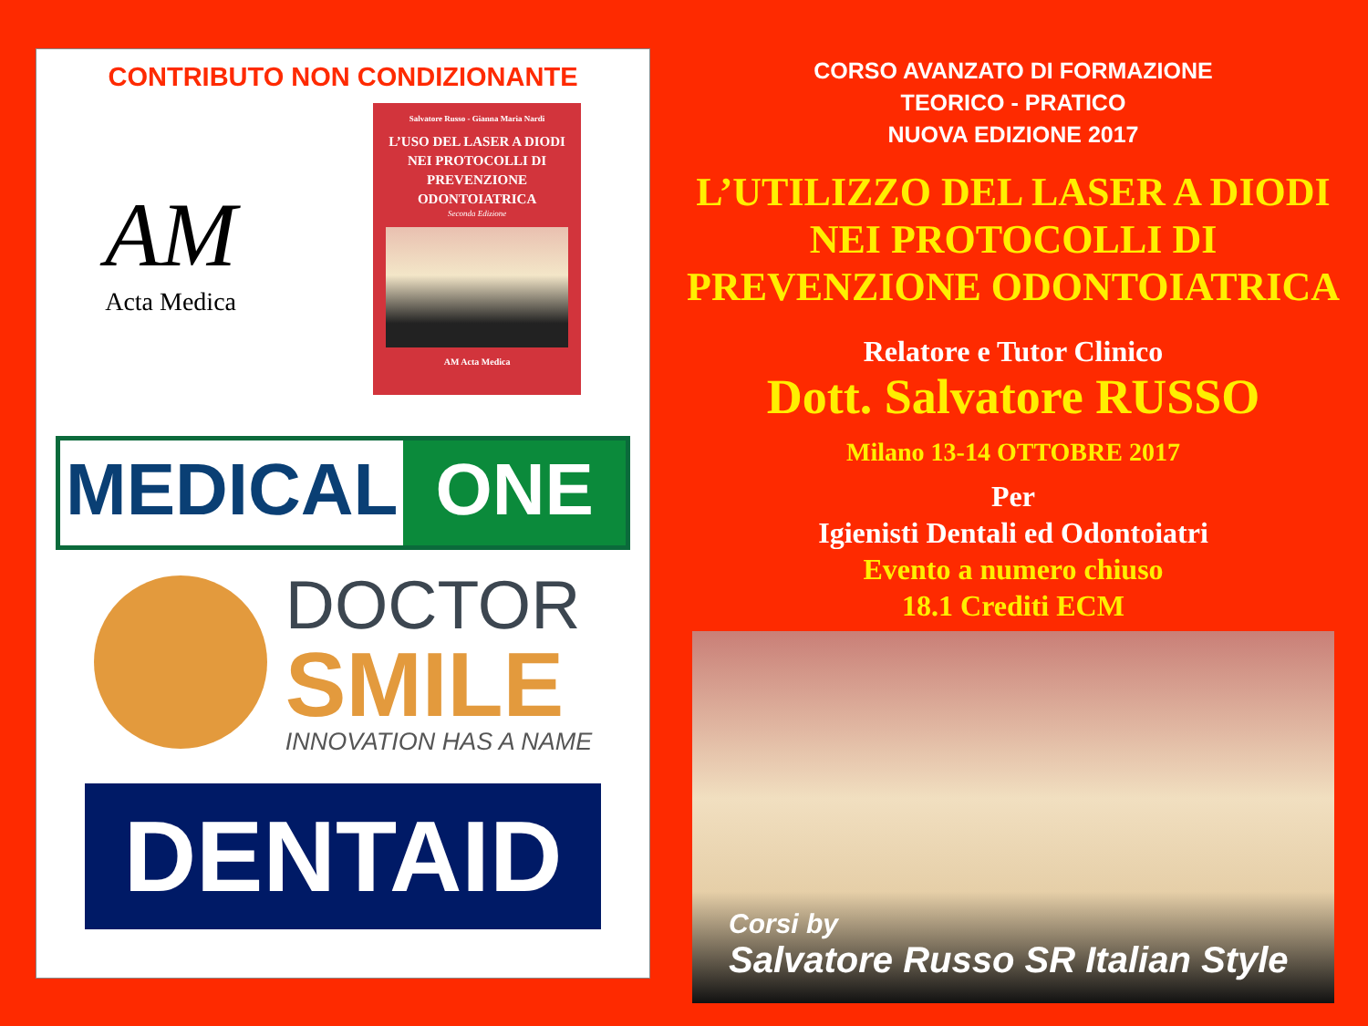CONTRIBUTO NON CONDIZIONANTE
AM
Acta Medica
Salvatore Russo - Gianna Maria Nardi
L’USO DEL LASER A DIODI
NEI PROTOCOLLI DI
PREVENZIONE
ODONTOIATRICA
Seconda Edizione
AM Acta Medica
MEDICAL ONE
DOCTOR
SMILE
INNOVATION HAS A NAME
DENTAID
CORSO AVANZATO DI FORMAZIONE
TEORICO - PRATICO
NUOVA EDIZIONE 2017
L’UTILIZZO DEL LASER A DIODI
NEI PROTOCOLLI DI
PREVENZIONE ODONTOIATRICA
Relatore e Tutor Clinico
Dott. Salvatore RUSSO
Milano 13-14 OTTOBRE 2017
Per
Igienisti Dentali ed Odontoiatri
Evento a numero chiuso
18.1 Crediti ECM
Corsi by
Salvatore Russo SR Italian Style